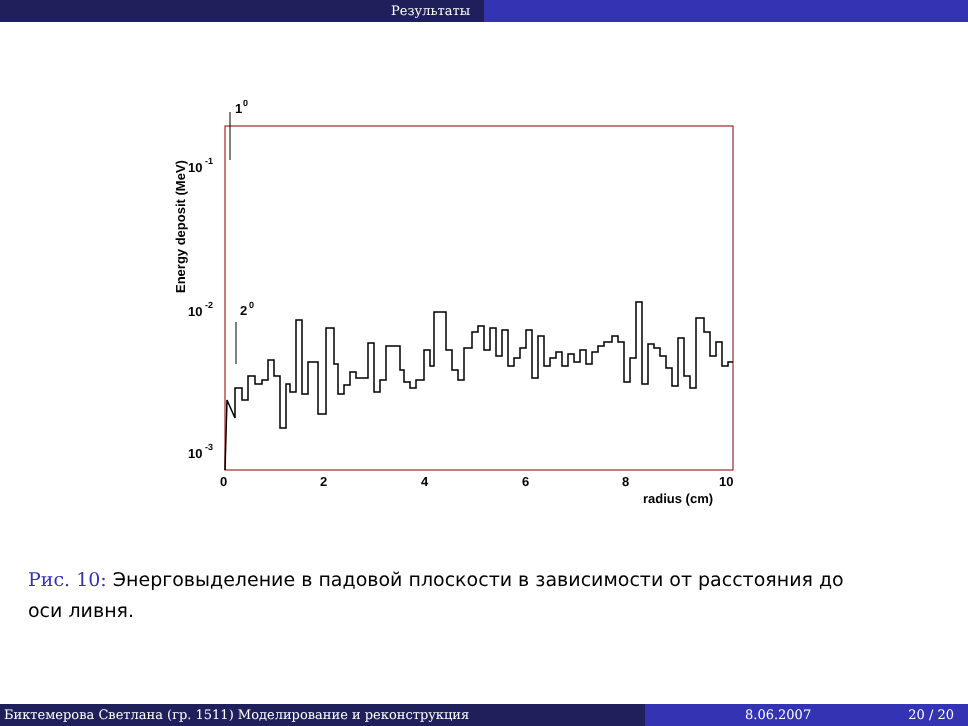Результаты
1
0
2
0
10
-1
10
-2
10
-3
0
2
4
6
8
10
radius (cm)
Energy deposit (MeV)
Рис. 10: Энерговыделение в падовой плоскости в зависимости от расстояния до оси ливня.
Биктемерова Светлана (гр. 1511) Моделирование и реконструкция 8.06.2007 20 / 20